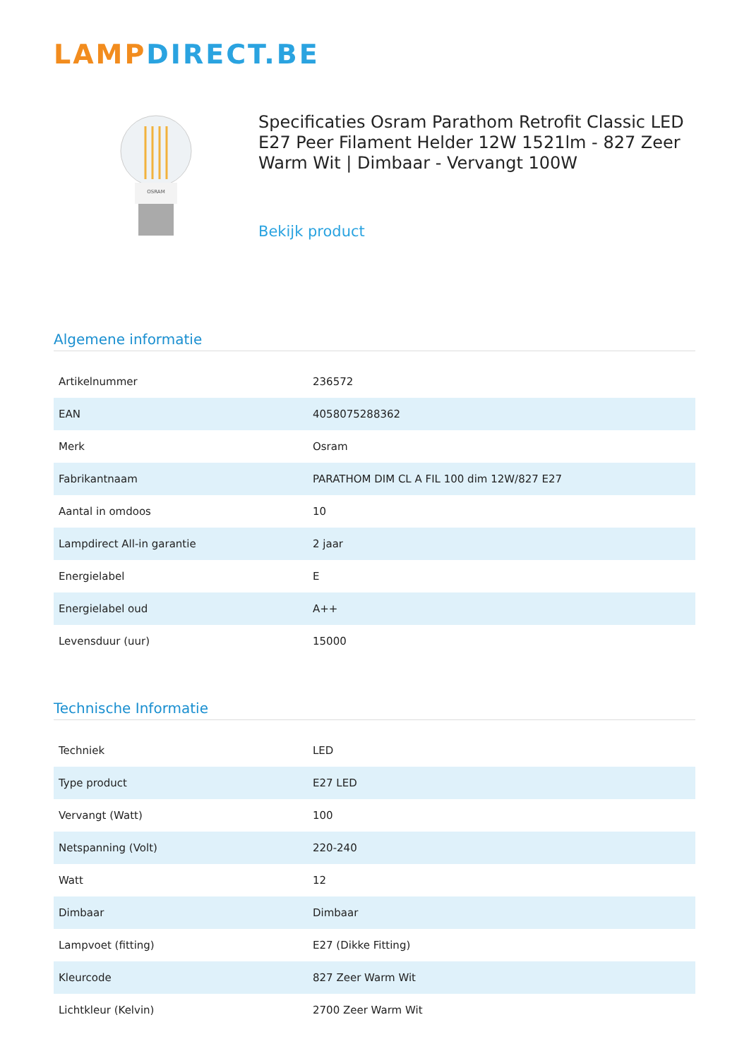LAMP DIRECT.BE
OSRAM
Specificaties Osram Parathom Retrofit Classic LED E27 Peer Filament Helder 12W 1521lm - 827 Zeer Warm Wit | Dimbaar - Vervangt 100W
Bekijk product
Algemene informatie
| Artikelnummer | 236572 |
| EAN | 4058075288362 |
| Merk | Osram |
| Fabrikantnaam | PARATHOM DIM CL A FIL 100 dim 12W/827 E27 |
| Aantal in omdoos | 10 |
| Lampdirect All-in garantie | 2 jaar |
| Energielabel | E |
| Energielabel oud | A++ |
| Levensduur (uur) | 15000 |
Technische Informatie
| Techniek | LED |
| Type product | E27 LED |
| Vervangt (Watt) | 100 |
| Netspanning (Volt) | 220-240 |
| Watt | 12 |
| Dimbaar | Dimbaar |
| Lampvoet (fitting) | E27 (Dikke Fitting) |
| Kleurcode | 827 Zeer Warm Wit |
| Lichtkleur (Kelvin) | 2700 Zeer Warm Wit |